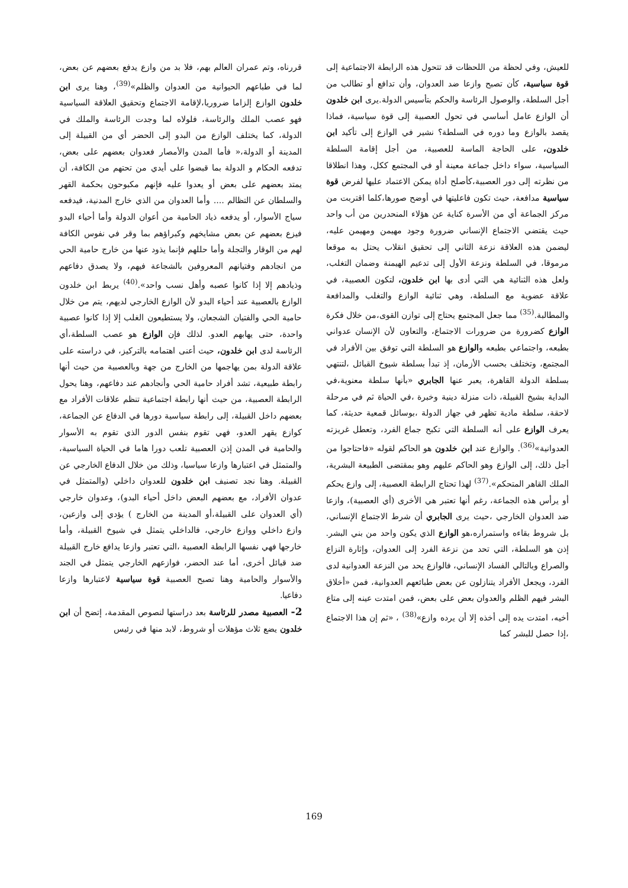للعيش، وفي لحظة من اللحظات قد تتحول هذه الرابطة الاجتماعية إلى قوة سياسية، كأن تصبح وازعا ضد العدوان، وأن تدافع أو تطالب من أجل السلطة، والوصول الرئاسة والحكم بتأسيس الدولة.يرى ابن خلدون أن الوازع عامل أساسي في تحول العصبية إلى قوة سياسية، فماذا يقصد بالوازع وما دوره في السلطة؟ نشير في الوازع إلى تأكيد ابن خلدون، على الحاجة الماسة للعصبية، من أجل إقامة السلطة السياسية، سواء داخل جماعة معينة أو في المجتمع ككل، وهذا انطلاقا من نظرته إلى دور العصبية،كأصلح أداة يمكن الاعتماد عليها لفرض قوة سياسية مدافعة، حيث تكون فاعليتها في أوضح صورها،كلما اقتربت من مركز الجماعة أي من الأسرة كناية عن هؤلاء المنحدرين من أب واحد حيث يقتضي الاجتماع الإنساني ضرورة وجود مهيمن ومهيمن عليه، ليضمن هذه العلاقة نزعة الثاني إلى تحقيق انقلاب يحتل به موقعا مرموقا، في السلطة ونزعة الأول إلى تدعيم الهيمنة وضمان التغلب، ولعل هذه الثنائية هي التي أدى بها ابن خلدون، لتكون العصبية، في علاقة عضوية مع السلطة، وهي ثنائية الوازع والتغلب والمدافعة والمطالبة.<sup>(35)</sup> مما جعل المجتمع يحتاج إلى توازن القوى،من خلال فكرة الوازع كضرورة من ضرورات الاجتماع، والتعاون لأن الإنسان عدواني بطبعه، واجتماعي بطبعه والوازع هو السلطة التي توفق بين الأفراد في المجتمع، وتختلف بحسب الأزمان، إذ تبدأ بسلطة شيوخ القبائل ،لتنتهي بسلطة الدولة القاهرة، يعبر عنها الجابري «بأنها سلطة معنوية،في البداية بشيخ القبيلة، ذات منزلة دينية وخبرة ،في الحياة ثم في مرحلة لاحقة، سلطة مادية تظهر في جهاز الدولة ،بوسائل قمعية حديثة، كما يعرف الوازع على أنه السلطة التي تكبح جماع الفرد، وتعطل غريزته العدوانية»<sup>(36)</sup>. والوازع عند ابن خلدون هو الحاكم لقوله «فاحتاجوا من أجل ذلك، إلى الوازع وهو الحاكم عليهم وهو بمقتضى الطبيعة البشرية، الملك القاهر المتحكم».<sup>(37)</sup> لهذا تحتاج الرابطة العصبية، إلى وازع يحكم أو يرأس هذه الجماعة، رغم أنها تعتبر هي الأخرى (أي العصبية)، وازعا ضد العدوان الخارجي ،حيث يرى الجابري أن شرط الاجتماع الإنساني، بل شروط بقاءه واستمراره،هو الوازع الذي يكون واحد من بني البشر. إذن هو السلطة، التي تحد من نزعة الفرد إلى العدوان، وإثارة النزاع والصراع وبالتالي الفساد الإنساني، فالوازع يحد من النزعة العدوانية لدى الفرد، ويجعل الأفراد يتنازلون عن بعض طبائعهم العدوانية، فمن «أخلاق البشر فيهم الظلم والعدوان بعض على بعض، فمن امتدت عينه إلى متاع أخيه، امتدت يده إلى أخذه إلا أن يرده وازع»<sup>(38)</sup> ، «ثم إن هذا الاجتماع ،إذا حصل للبشر كما
قررناه، وتم عمران العالم بهم، فلا بد من وازع يدفع بعضهم عن بعض، لما في طباعهم الحيوانية من العدوان والظلم»<sup>(39)</sup>، وهنا يرى ابن خلدون الوازع إلزاما ضروريا،لإقامة الاجتماع وتحقيق العلاقة السياسية فهو عصب الملك والرئاسة، فلولاه لما وجدت الرئاسة والملك في الدولة، كما يختلف الوازع من البدو إلى الحضر أي من القبيلة إلى المدينة أو الدولة،« فأما المدن والأمصار فعدوان بعضهم على بعض، تدفعه الحكام و الدولة بما قبضوا على أيدي من تحتهم من الكافة، أن يمتد بعضهم على بعض أو يعدوا عليه فإنهم مكبوحون بحكمة القهر والسلطان عن التظالم .... وأما العدوان من الذي خارج المدنية، فيدفعه سياج الأسوار، أو يدفعه ذياد الحامية من أعوان الدولة وأما أحياء البدو فيزع بعضهم عن بعض مشايخهم وكبراؤهم بما وقر في نفوس الكافة لهم من الوقار والتجلة وأما حللهم فإنما يذود عنها من خارج حامية الحي من انجادهم وفتيانهم المعروفين بالشجاعة فيهم، ولا يصدق دفاعهم وذيادهم إلا إذا كانوا عصبه وأهل نسب واحد».<sup>(40)</sup> يربط ابن خلدون الوازع بالعصبية عند أحياء البدو لأن الوازع الخارجي لديهم، يتم من خلال حامية الحي والفتيان الشجعان، ولا يستطيعون الغلب إلا إذا كانوا عصبية واحدة، حتى يهابهم العدو. لذلك فإن الوازع هو عصب السلطة،أي الرئاسة لدى ابن خلدون، حيث أعنى اهتمامه بالتركيز، في دراسته على علاقة الدولة بمن يهاجمها من الخارج من جهة وبالعصبية من حيث أنها رابطة طبيعية، تشد أفراد حامية الحي وأنجادهم عند دفاعهم، وهنا يحول الرابطة العصبية، من حيث أنها رابطة اجتماعية تنظم علاقات الأفراد مع بعضهم داخل القبيلة، إلى رابطة سياسية دورها في الدفاع عن الجماعة، كوازع يقهر العدو، فهي تقوم بنفس الدور الذي تقوم به الأسوار والحامية في المدن إذن العصبية تلعب دورا هاما في الحياة السياسية، والمتمثل في اعتبارها وازعا سياسيا، وذلك من خلال الدفاع الخارجي عن القبيلة. وهنا نجد تصنيف ابن خلدون للعدوان داخلي (والمتمثل في عدوان الأفراد، مع بعضهم البعض داخل أحياء البدو)، وعدوان خارجي (أي العدوان على القبيلة،أو المدينة من الخارج ) يؤدي إلى وازعين، وازع داخلي ووازع خارجي، فالداخلي يتمثل في شيوخ القبيلة، وأما خارجها فهي نفسها الرابطة العصبية ،التي تعتبر وازعا يدافع خارج القبيلة ضد قبائل أخرى، أما عند الحضر، فوازعهم الخارجي يتمثل في الجند والأسوار والحامية وهنا تصبح العصبية قوة سياسية لاعتبارها وازعا دفاعيا.
2- العصبية مصدر للرئاسة بعد دراستها لنصوص المقدمة، إتضح أن ابن خلدون يضع ثلاث مؤهلات أو شروط، لابد منها في رئيس
169